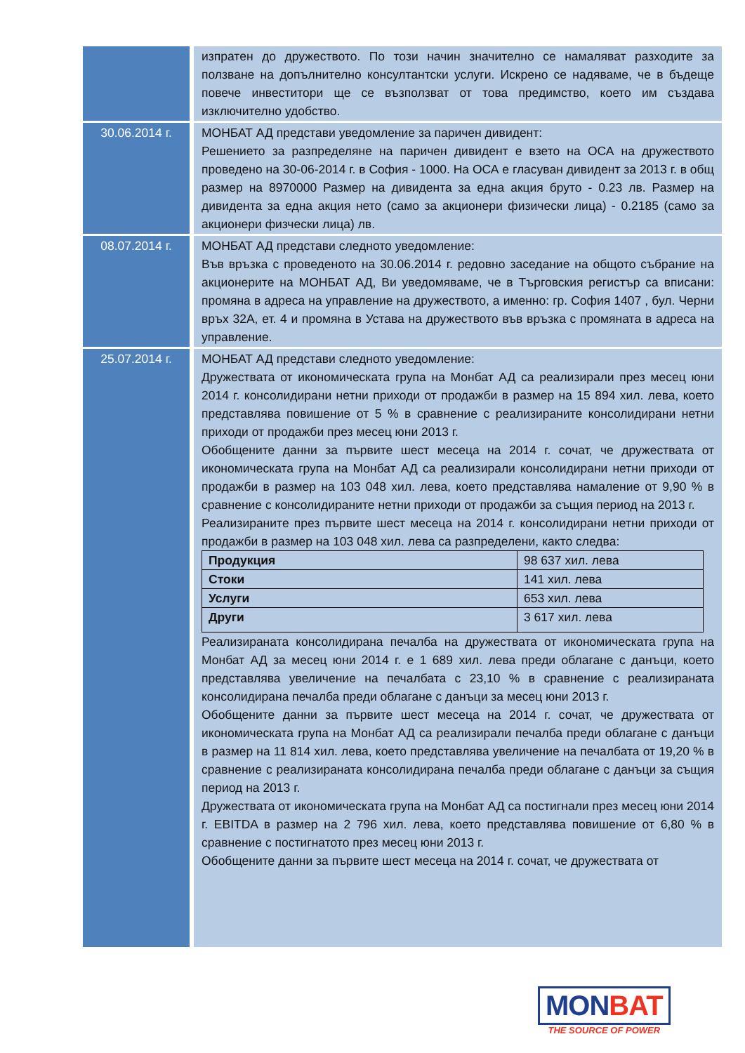| | изпратен до дружеството. По този начин значително се намаляват разходите за ползване на допълнително консултантски услуги. Искрено се надяваме, че в бъдеще повече инвеститори ще се възползват от това предимство, което им създава изключително удобство. |
| 30.06.2014 г. | МОНБАТ АД представи уведомление за паричен дивидент: Решението за разпределяне на паричен дивидент е взето на ОСА на дружеството проведено на 30-06-2014 г. в София - 1000. На ОСА е гласуван дивидент за 2013 г. в общ размер на 8970000 Размер на дивидента за една акция бруто - 0.23 лв. Размер на дивидента за една акция нето (само за акционери физически лица) - 0.2185 (само за акционери физчески лица) лв. |
| 08.07.2014 г. | МОНБАТ АД представи следното уведомление: Във връзка с проведеното на 30.06.2014 г. редовно заседание на общото събрание на акционерите на МОНБАТ АД, Ви уведомяваме, че в Търговския регистър са вписани: промяна в адреса на управление на дружеството, а именно: гр. София 1407 , бул. Черни връх 32А, ет. 4 и промяна в Устава на дружеството във връзка с промяната в адреса на управление. |
| 25.07.2014 г. | МОНБАТ АД представи следното уведомление: Дружествата от икономическата група на Монбат АД са реализирали през месец юни 2014 г. консолидирани нетни приходи от продажби в размер на 15 894 хил. лева, което представлява повишение от 5 % в сравнение с реализираните консолидирани нетни приходи от продажби през месец юни 2013 г. Обобщените данни за първите шест месеца на 2014 г. сочат, че дружествата от икономическата група на Монбат АД са реализирали консолидирани нетни приходи от продажби в размер на 103 048 хил. лева, което представлява намаление от 9,90 % в сравнение с консолидираните нетни приходи от продажби за същия период на 2013 г. Реализираните през първите шест месеца на 2014 г. консолидирани нетни приходи от продажби в размер на 103 048 хил. лева са разпределени, както следва: / Продукция / 98 637 хил. лева / / Стоки / 141 хил. лева / / Услуги / 653 хил. лева / / Други / 3 617 хил. лева / Реализираната консолидирана печалба на дружествата от икономическата група на Монбат АД за месец юни 2014 г. е 1 689 хил. лева преди облагане с данъци, което представлява увеличение на печалбата с 23,10 % в сравнение с реализираната консолидирана печалба преди облагане с данъци за месец юни 2013 г. Обобщените данни за първите шест месеца на 2014 г. сочат, че дружествата от икономическата група на Монбат АД са реализирали печалба преди облагане с данъци в размер на 11 814 хил. лева, което представлява увеличение на печалбата от 19,20 % в сравнение с реализираната консолидирана печалба преди облагане с данъци за същия период на 2013 г. Дружествата от икономическата група на Монбат АД са постигнали през месец юни 2014 г. EBITDA в размер на 2 796 хил. лева, което представлява повишение от 6,80 % в сравнение с постигнатото през месец юни 2013 г. Обобщените данни за първите шест месеца на 2014 г. сочат, че дружествата от |
MON BAT
THE SOURCE OF POWER